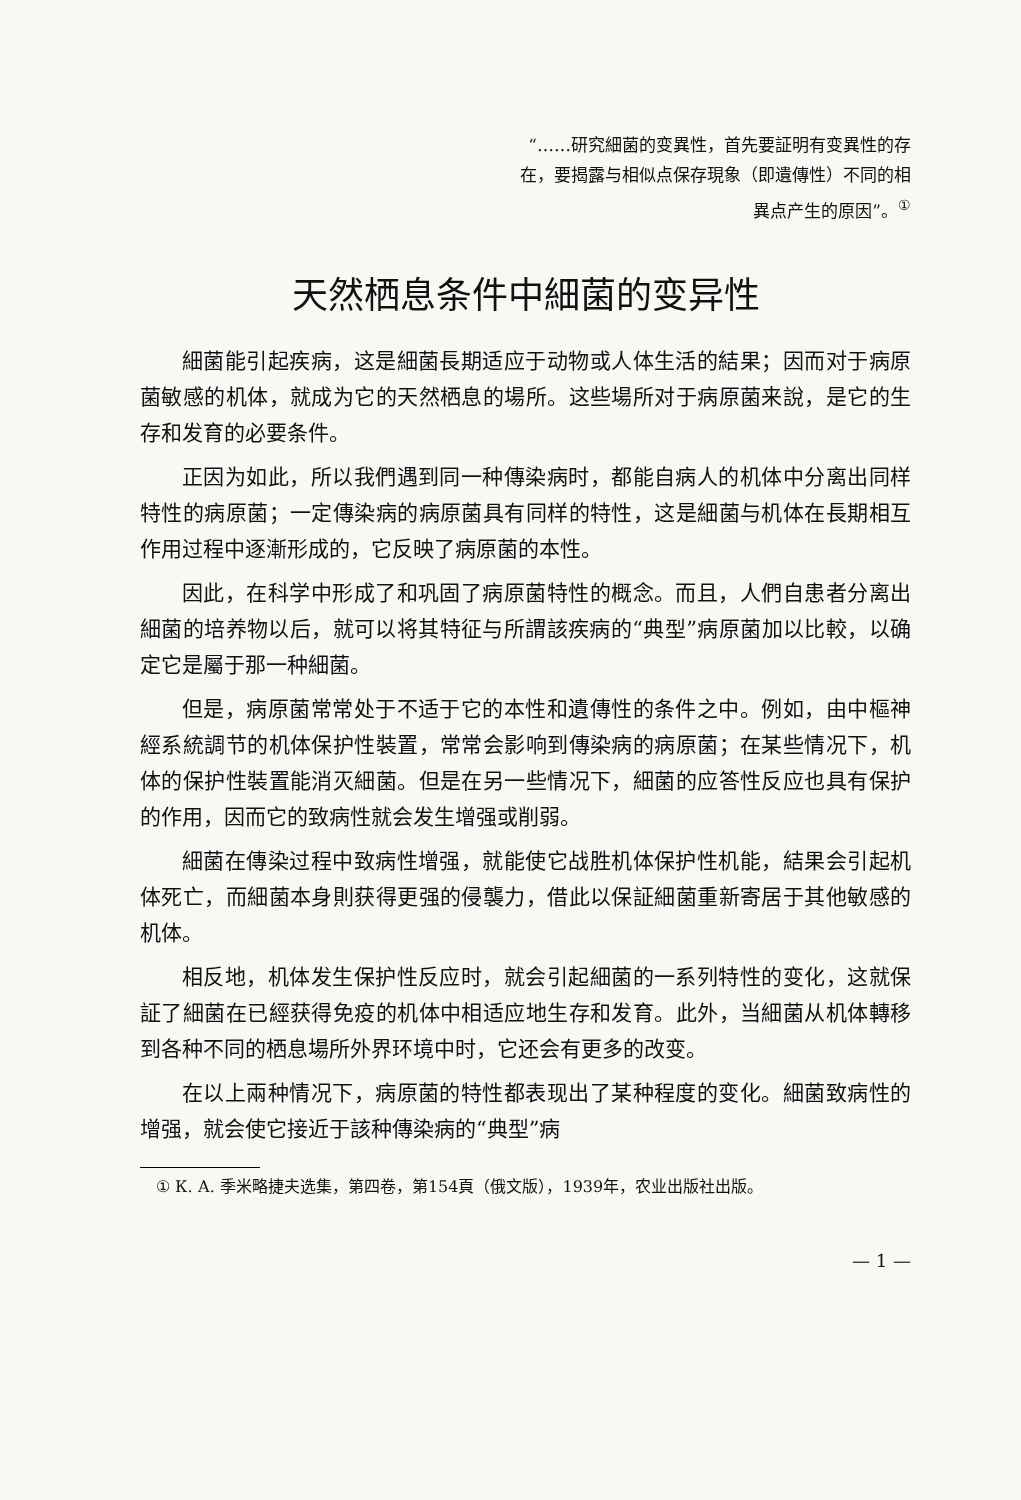“……研究細菌的变異性，首先要証明有变異性的存在，要揭露与相似点保存現象（即遺傳性）不同的相異点产生的原因”。<sup>①</sup>
天然栖息条件中細菌的变异性
細菌能引起疾病，这是細菌長期适应于动物或人体生活的結果；因而对于病原菌敏感的机体，就成为它的天然栖息的場所。这些場所对于病原菌来說，是它的生存和发育的必要条件。
正因为如此，所以我們遇到同一种傳染病时，都能自病人的机体中分离出同样特性的病原菌；一定傳染病的病原菌具有同样的特性，这是細菌与机体在長期相互作用过程中逐漸形成的，它反映了病原菌的本性。
因此，在科学中形成了和巩固了病原菌特性的概念。而且，人們自患者分离出細菌的培养物以后，就可以将其特征与所謂該疾病的“典型”病原菌加以比較，以确定它是屬于那一种細菌。
但是，病原菌常常处于不适于它的本性和遺傳性的条件之中。例如，由中樞神經系統調节的机体保护性裝置，常常会影响到傳染病的病原菌；在某些情况下，机体的保护性裝置能消灭細菌。但是在另一些情况下，細菌的应答性反应也具有保护的作用，因而它的致病性就会发生增强或削弱。
細菌在傳染过程中致病性增强，就能使它战胜机体保护性机能，結果会引起机体死亡，而細菌本身則获得更强的侵襲力，借此以保証細菌重新寄居于其他敏感的机体。
相反地，机体发生保护性反应时，就会引起細菌的一系列特性的变化，这就保証了細菌在已經获得免疫的机体中相适应地生存和发育。此外，当細菌从机体轉移到各种不同的栖息場所外界环境中时，它还会有更多的改变。
在以上兩种情况下，病原菌的特性都表现出了某种程度的变化。細菌致病性的增强，就会使它接近于該种傳染病的“典型”病
① К. А. 季米略捷夫选集，第四卷，第154頁（俄文版），1939年，农业出版社出版。
— 1 —